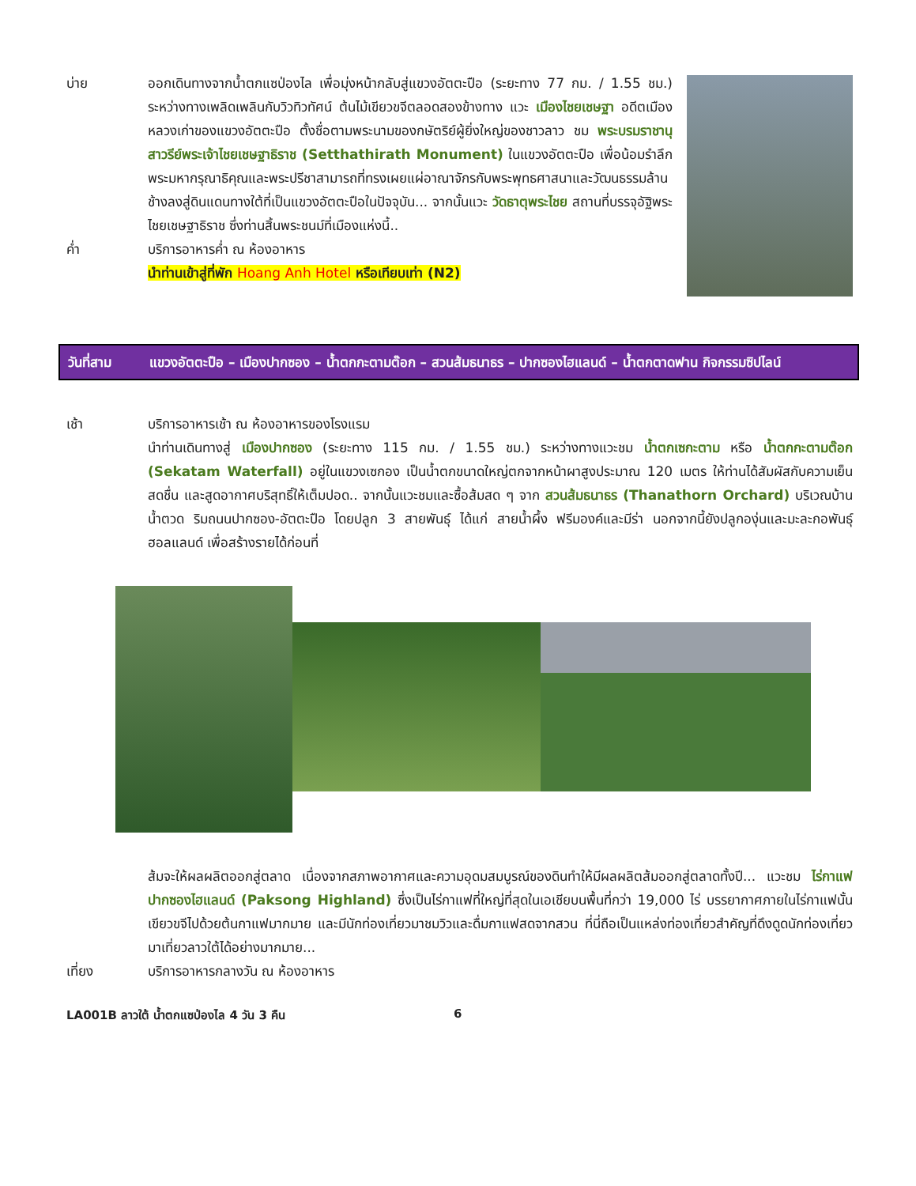บ่าย ออกเดินทางจากน้ำตกแซป่องไล เพื่อมุ่งหน้ากลับสู่แขวงอัตตะปือ (ระยะทาง 77 กม. / 1.55 ชม.) ระหว่างทางเพลิดเพลินกับวิวทิวทัศน์ ต้นไม้เขียวขจีตลอดสองข้างทาง แวะ เมืองไชยเชษฐา อดีตเมืองหลวงเก่าของแขวงอัตตะปือ ตั้งชื่อตามพระนามของกษัตริย์ผู้ยิ่งใหญ่ของชาวลาว ชม พระบรมราชานุสาวรีย์พระเจ้าไชยเชษฐาธิราช (Setthathirath Monument) ในแขวงอัตตะปือ เพื่อน้อมรำลึกพระมหากรุณาธิคุณและพระปรีชาสามารถที่ทรงเผยแผ่อาณาจักรกับพระพุทธศาสนาและวัฒนธรรมล้านช้างลงสู่ดินแดนทางใต้ที่เป็นแขวงอัตตะปือในปัจจุบัน... จากนั้นแวะ วัดธาตุพระไชย สถานที่บรรจุอัฐิพระไชยเชษฐาธิราช ซึ่งท่านสิ้นพระชนม์ที่เมืองแห่งนี้..
ค่ำ บริการอาหารค่ำ ณ ห้องอาหาร
นำท่านเข้าสู่ที่พัก Hoang Anh Hotel หรือเทียบเท่า (N2)
วันที่สาม แขวงอัตตะปือ – เมืองปากซอง – น้ำตกกะตามต๊อก – สวนส้มธนาธร – ปากซองไฮแลนด์ – น้ำตกตาดฟาน กิจกรรมซิปไลน์
เช้า บริการอาหารเช้า ณ ห้องอาหารของโรงแรม
นำท่านเดินทางสู่ เมืองปากซอง (ระยะทาง 115 กม. / 1.55 ชม.) ระหว่างทางแวะชม น้ำตกเซกะตาม หรือ น้ำตกกะตามต๊อก (Sekatam Waterfall) อยู่ในแขวงเซกอง เป็นน้ำตกขนาดใหญ่ตกจากหน้าผาสูงประมาณ 120 เมตร ให้ท่านได้สัมผัสกับความเย็นสดชื่น และสูดอากาศบริสุทธิ์ให้เต็มปอด.. จากนั้นแวะชมและซื้อส้มสด ๆ จาก สวนส้มธนาธร (Thanathorn Orchard) บริเวณบ้านน้ำตวด ริมถนนปากซอง-อัตตะปือ โดยปลูก 3 สายพันธุ์ ได้แก่ สายน้ำผึ้ง ฟรีมองค์และมีร่า นอกจากนี้ยังปลูกองุ่นและมะละกอพันธุ์ฮอลแลนด์ เพื่อสร้างรายได้ก่อนที่
ส้มจะให้ผลผลิตออกสู่ตลาด เนื่องจากสภาพอากาศและความอุดมสมบูรณ์ของดินทำให้มีผลผลิตส้มออกสู่ตลาดทั้งปี... แวะชม ไร่กาแฟปากซองไฮแลนด์ (Paksong Highland) ซึ่งเป็นไร่กาแฟที่ใหญ่ที่สุดในเอเชียบนพื้นที่กว่า 19,000 ไร่ บรรยากาศภายในไร่กาแฟนั้นเขียวขจีไปด้วยต้นกาแฟมากมาย และมีนักท่องเที่ยวมาชมวิวและดื่มกาแฟสดจากสวน ที่นี่ถือเป็นแหล่งท่องเที่ยวสำคัญที่ดึงดูดนักท่องเที่ยวมาเที่ยวลาวใต้ได้อย่างมากมาย...
เที่ยง บริการอาหารกลางวัน ณ ห้องอาหาร
LA001B ลาวใต้ น้ำตกแซป่องไล 4 วัน 3 คืน 6